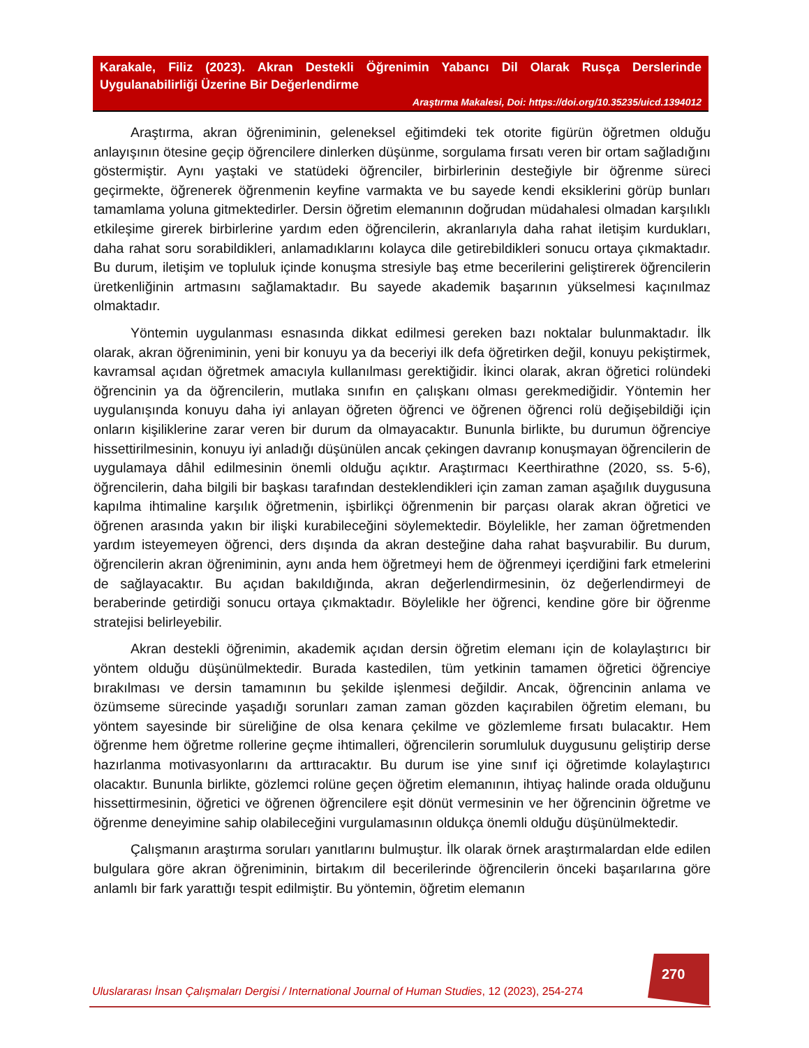Karakale, Filiz (2023). Akran Destekli Öğrenimin Yabancı Dil Olarak Rusça Derslerinde Uygulanabilirliği Üzerine Bir Değerlendirme
Araştırma Makalesi, Doi: https://doi.org/10.35235/uicd.1394012
Araştırma, akran öğreniminin, geleneksel eğitimdeki tek otorite figürün öğretmen olduğu anlayışının ötesine geçip öğrencilere dinlerken düşünme, sorgulama fırsatı veren bir ortam sağladığını göstermiştir. Aynı yaştaki ve statüdeki öğrenciler, birbirlerinin desteğiyle bir öğrenme süreci geçirmekte, öğrenerek öğrenmenin keyfine varmakta ve bu sayede kendi eksiklerini görüp bunları tamamlama yoluna gitmektedirler. Dersin öğretim elemanının doğrudan müdahalesi olmadan karşılıklı etkileşime girerek birbirlerine yardım eden öğrencilerin, akranlarıyla daha rahat iletişim kurdukları, daha rahat soru sorabildikleri, anlamadıklarını kolayca dile getirebildikleri sonucu ortaya çıkmaktadır. Bu durum, iletişim ve topluluk içinde konuşma stresiyle baş etme becerilerini geliştirerek öğrencilerin üretkenliğinin artmasını sağlamaktadır. Bu sayede akademik başarının yükselmesi kaçınılmaz olmaktadır.
Yöntemin uygulanması esnasında dikkat edilmesi gereken bazı noktalar bulunmaktadır. İlk olarak, akran öğreniminin, yeni bir konuyu ya da beceriyi ilk defa öğretirken değil, konuyu pekiştirmek, kavramsal açıdan öğretmek amacıyla kullanılması gerektiğidir. İkinci olarak, akran öğretici rolündeki öğrencinin ya da öğrencilerin, mutlaka sınıfın en çalışkanı olması gerekmediğidir. Yöntemin her uygulanışında konuyu daha iyi anlayan öğreten öğrenci ve öğrenen öğrenci rolü değişebildiği için onların kişiliklerine zarar veren bir durum da olmayacaktır. Bununla birlikte, bu durumun öğrenciye hissettirilmesinin, konuyu iyi anladığı düşünülen ancak çekingen davranıp konuşmayan öğrencilerin de uygulamaya dâhil edilmesinin önemli olduğu açıktır. Araştırmacı Keerthirathne (2020, ss. 5-6), öğrencilerin, daha bilgili bir başkası tarafından desteklendikleri için zaman zaman aşağılık duygusuna kapılma ihtimaline karşılık öğretmenin, işbirlikçi öğrenmenin bir parçası olarak akran öğretici ve öğrenen arasında yakın bir ilişki kurabileceğini söylemektedir. Böylelikle, her zaman öğretmenden yardım isteyemeyen öğrenci, ders dışında da akran desteğine daha rahat başvurabilir. Bu durum, öğrencilerin akran öğreniminin, aynı anda hem öğretmeyi hem de öğrenmeyi içerdiğini fark etmelerini de sağlayacaktır. Bu açıdan bakıldığında, akran değerlendirmesinin, öz değerlendirmeyi de beraberinde getirdiği sonucu ortaya çıkmaktadır. Böylelikle her öğrenci, kendine göre bir öğrenme stratejisi belirleyebilir.
Akran destekli öğrenimin, akademik açıdan dersin öğretim elemanı için de kolaylaştırıcı bir yöntem olduğu düşünülmektedir. Burada kastedilen, tüm yetkinin tamamen öğretici öğrenciye bırakılması ve dersin tamamının bu şekilde işlenmesi değildir. Ancak, öğrencinin anlama ve özümseme sürecinde yaşadığı sorunları zaman zaman gözden kaçırabilen öğretim elemanı, bu yöntem sayesinde bir süreliğine de olsa kenara çekilme ve gözlemleme fırsatı bulacaktır. Hem öğrenme hem öğretme rollerine geçme ihtimalleri, öğrencilerin sorumluluk duygusunu geliştirip derse hazırlanma motivasyonlarını da arttıracaktır. Bu durum ise yine sınıf içi öğretimde kolaylaştırıcı olacaktır. Bununla birlikte, gözlemci rolüne geçen öğretim elemanının, ihtiyaç halinde orada olduğunu hissettirmesinin, öğretici ve öğrenen öğrencilere eşit dönüt vermesinin ve her öğrencinin öğretme ve öğrenme deneyimine sahip olabileceğini vurgulamasının oldukça önemli olduğu düşünülmektedir.
Çalışmanın araştırma soruları yanıtlarını bulmuştur. İlk olarak örnek araştırmalardan elde edilen bulgulara göre akran öğreniminin, birtakım dil becerilerinde öğrencilerin önceki başarılarına göre anlamlı bir fark yarattığı tespit edilmiştir. Bu yöntemin, öğretim elemanın
270
Uluslararası İnsan Çalışmaları Dergisi / International Journal of Human Studies, 12 (2023), 254-274